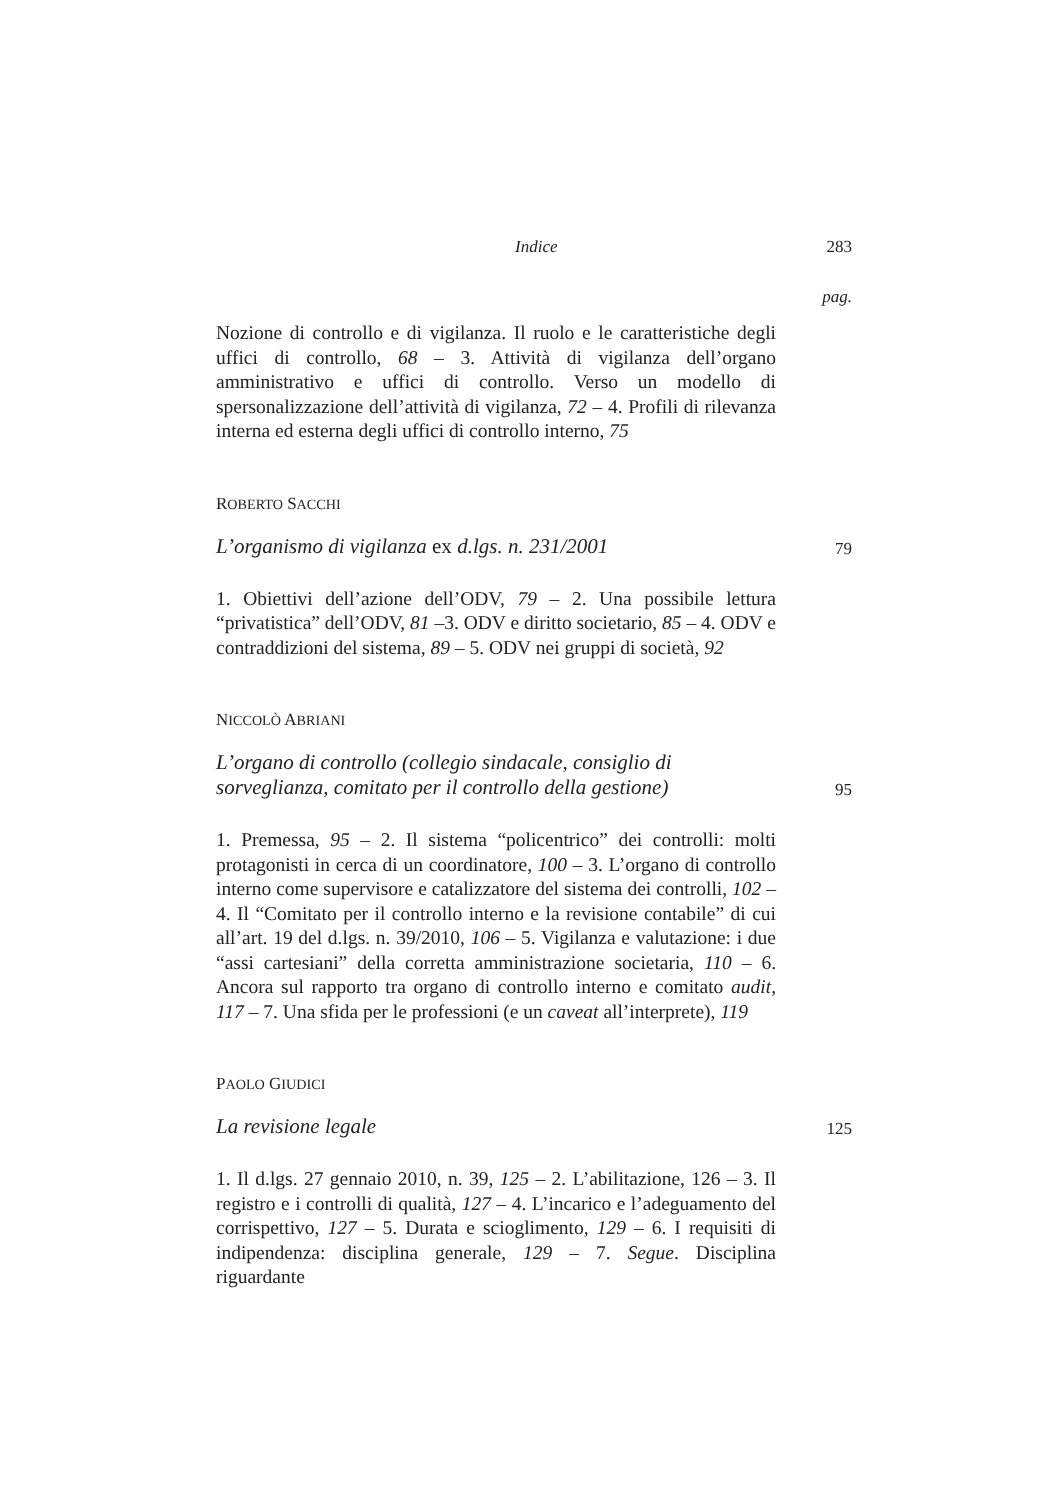Indice 283
pag.
Nozione di controllo e di vigilanza. Il ruolo e le caratteristiche degli uffici di controllo, 68 – 3. Attività di vigilanza dell’organo amministrativo e uffici di controllo. Verso un modello di spersonalizzazione dell’attività di vigilanza, 72 – 4. Profili di rilevanza interna ed esterna degli uffici di controllo interno, 75
ROBERTO SACCHI
L’organismo di vigilanza ex d.lgs. n. 231/2001 79
1. Obiettivi dell’azione dell’ODV, 79 – 2. Una possibile lettura “privatistica” dell’ODV, 81 –3. ODV e diritto societario, 85 – 4. ODV e contraddizioni del sistema, 89 – 5. ODV nei gruppi di società, 92
NICCOLÒ ABRIANI
L’organo di controllo (collegio sindacale, consiglio di sorveglianza, comitato per il controllo della gestione) 95
1. Premessa, 95 – 2. Il sistema “policentrico” dei controlli: molti protagonisti in cerca di un coordinatore, 100 – 3. L’organo di controllo interno come supervisore e catalizzatore del sistema dei controlli, 102 – 4. Il “Comitato per il controllo interno e la revisione contabile” di cui all’art. 19 del d.lgs. n. 39/2010, 106 – 5. Vigilanza e valutazione: i due “assi cartesiani” della corretta amministrazione societaria, 110 – 6. Ancora sul rapporto tra organo di controllo interno e comitato audit, 117 – 7. Una sfida per le professioni (e un caveat all’interprete), 119
PAOLO GIUDICI
La revisione legale 125
1. Il d.lgs. 27 gennaio 2010, n. 39, 125 – 2. L’abilitazione, 126 – 3. Il registro e i controlli di qualità, 127 – 4. L’incarico e l’adeguamento del corrispettivo, 127 – 5. Durata e scioglimento, 129 – 6. I requisiti di indipendenza: disciplina generale, 129 – 7. Segue. Disciplina riguardante